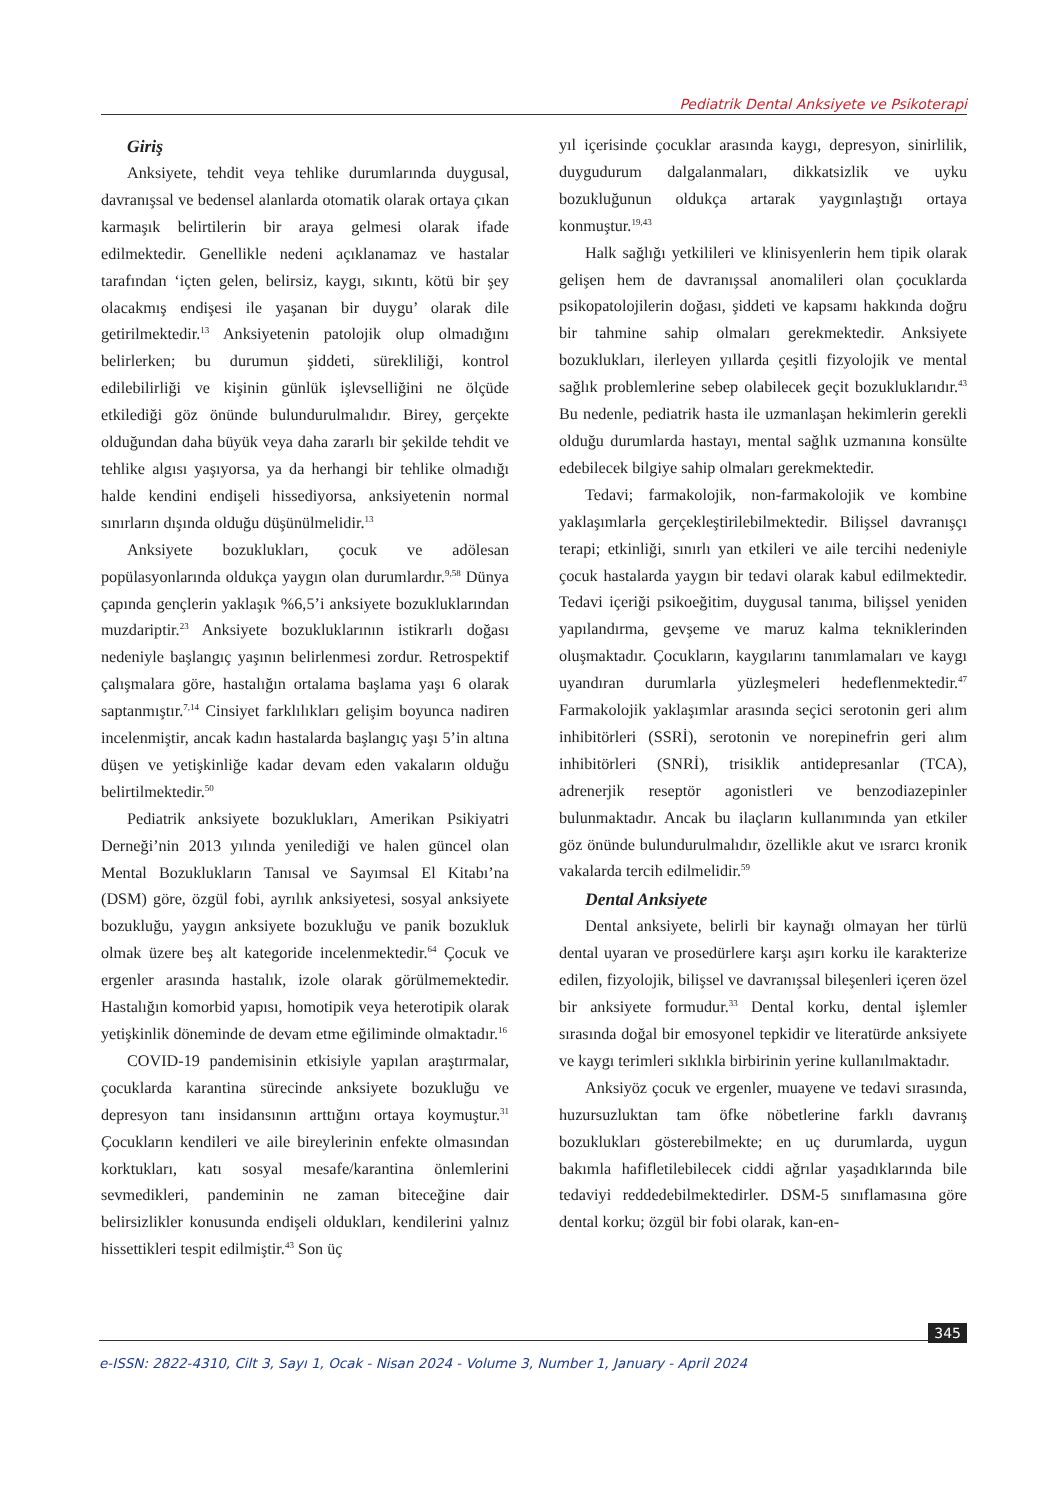Pediatrik Dental Anksiyete ve Psikoterapi
Giriş
Anksiyete, tehdit veya tehlike durumlarında duygusal, davranışsal ve bedensel alanlarda otomatik olarak ortaya çıkan karmaşık belirtilerin bir araya gelmesi olarak ifade edilmektedir. Genellikle nedeni açıklanamaz ve hastalar tarafından ‘içten gelen, belirsiz, kaygı, sıkıntı, kötü bir şey olacakmış endişesi ile yaşanan bir duygu’ olarak dile getirilmektedir.<sup>13</sup> Anksiyetenin patolojik olup olmadığını belirlerken; bu durumun şiddeti, sürekliliği, kontrol edilebilirliği ve kişinin günlük işlevselliğini ne ölçüde etkilediği göz önünde bulundurulmalıdır. Birey, gerçekte olduğundan daha büyük veya daha zararlı bir şekilde tehdit ve tehlike algısı yaşıyorsa, ya da herhangi bir tehlike olmadığı halde kendini endişeli hissediyorsa, anksiyetenin normal sınırların dışında olduğu düşünülmelidir.<sup>13</sup>
Anksiyete bozuklukları, çocuk ve adölesan popülasyonlarında oldukça yaygın olan durumlardır.<sup>9,58</sup> Dünya çapında gençlerin yaklaşık %6,5’i anksiyete bozukluklarından muzdariptir.<sup>23</sup> Anksiyete bozukluklarının istikrarlı doğası nedeniyle başlangıç yaşının belirlenmesi zordur. Retrospektif çalışmalara göre, hastalığın ortalama başlama yaşı 6 olarak saptanmıştır.<sup>7,14</sup> Cinsiyet farklılıkları gelişim boyunca nadiren incelenmiştir, ancak kadın hastalarda başlangıç yaşı 5’in altına düşen ve yetişkinliğe kadar devam eden vakaların olduğu belirtilmektedir.<sup>50</sup>
Pediatrik anksiyete bozuklukları, Amerikan Psikiyatri Derneği’nin 2013 yılında yenilediği ve halen güncel olan Mental Bozuklukların Tanısal ve Sayımsal El Kitabı’na (DSM) göre, özgül fobi, ayrılık anksiyetesi, sosyal anksiyete bozukluğu, yaygın anksiyete bozukluğu ve panik bozukluk olmak üzere beş alt kategoride incelenmektedir.<sup>64</sup> Çocuk ve ergenler arasında hastalık, izole olarak görülmemektedir. Hastalığın komorbid yapısı, homotipik veya heterotipik olarak yetişkinlik döneminde de devam etme eğiliminde olmaktadır.<sup>16</sup>
COVID-19 pandemisinin etkisiyle yapılan araştırmalar, çocuklarda karantina sürecinde anksiyete bozukluğu ve depresyon tanı insidansının arttığını ortaya koymuştur.<sup>31</sup> Çocukların kendileri ve aile bireylerinin enfekte olmasından korktukları, katı sosyal mesafe/karantina önlemlerini sevmedikleri, pandeminin ne zaman biteceğine dair belirsizlikler konusunda endişeli oldukları, kendilerini yalnız hissettikleri tespit edilmiştir.<sup>43</sup> Son üç
yıl içerisinde çocuklar arasında kaygı, depresyon, sinirlilik, duygudurum dalgalanmaları, dikkatsizlik ve uyku bozukluğunun oldukça artarak yaygınlaştığı ortaya konmuştur.<sup>19,43</sup>
Halk sağlığı yetkilileri ve klinisyenlerin hem tipik olarak gelişen hem de davranışsal anomalileri olan çocuklarda psikopatolojilerin doğası, şiddeti ve kapsamı hakkında doğru bir tahmine sahip olmaları gerekmektedir. Anksiyete bozuklukları, ilerleyen yıllarda çeşitli fizyolojik ve mental sağlık problemlerine sebep olabilecek geçit bozukluklarıdır.<sup>43</sup> Bu nedenle, pediatrik hasta ile uzmanlaşan hekimlerin gerekli olduğu durumlarda hastayı, mental sağlık uzmanına konsülte edebilecek bilgiye sahip olmaları gerekmektedir.
Tedavi; farmakolojik, non-farmakolojik ve kombine yaklaşımlarla gerçekleştirilebilmektedir. Bilişsel davranışçı terapi; etkinliği, sınırlı yan etkileri ve aile tercihi nedeniyle çocuk hastalarda yaygın bir tedavi olarak kabul edilmektedir. Tedavi içeriği psikoeğitim, duygusal tanıma, bilişsel yeniden yapılandırma, gevşeme ve maruz kalma tekniklerinden oluşmaktadır. Çocukların, kaygılarını tanımlamaları ve kaygı uyandıran durumlarla yüzleşmeleri hedeflenmektedir.<sup>47</sup> Farmakolojik yaklaşımlar arasında seçici serotonin geri alım inhibitörleri (SSRİ), serotonin ve norepinefrin geri alım inhibitörleri (SNRİ), trisiklik antidepresanlar (TCA), adrenerjik reseptör agonistleri ve benzodiazepinler bulunmaktadır. Ancak bu ilaçların kullanımında yan etkiler göz önünde bulundurulmalıdır, özellikle akut ve ısrarcı kronik vakalarda tercih edilmelidir.<sup>59</sup>
Dental Anksiyete
Dental anksiyete, belirli bir kaynağı olmayan her türlü dental uyaran ve prosedürlere karşı aşırı korku ile karakterize edilen, fizyolojik, bilişsel ve davranışsal bileşenleri içeren özel bir anksiyete formudur.<sup>33</sup> Dental korku, dental işlemler sırasında doğal bir emosyonel tepkidir ve literatürde anksiyete ve kaygı terimleri sıklıkla birbirinin yerine kullanılmaktadır.
Anksiyöz çocuk ve ergenler, muayene ve tedavi sırasında, huzursuzluktan tam öfke nöbetlerine farklı davranış bozuklukları gösterebilmekte; en uç durumlarda, uygun bakımla hafifletilebilecek ciddi ağrılar yaşadıklarında bile tedaviyi reddedebilmektedirler. DSM-5 sınıflamasına göre dental korku; özgül bir fobi olarak, kan-en-
345
e-ISSN: 2822-4310, Cilt 3, Sayı 1, Ocak - Nisan 2024 - Volume 3, Number 1, January - April 2024